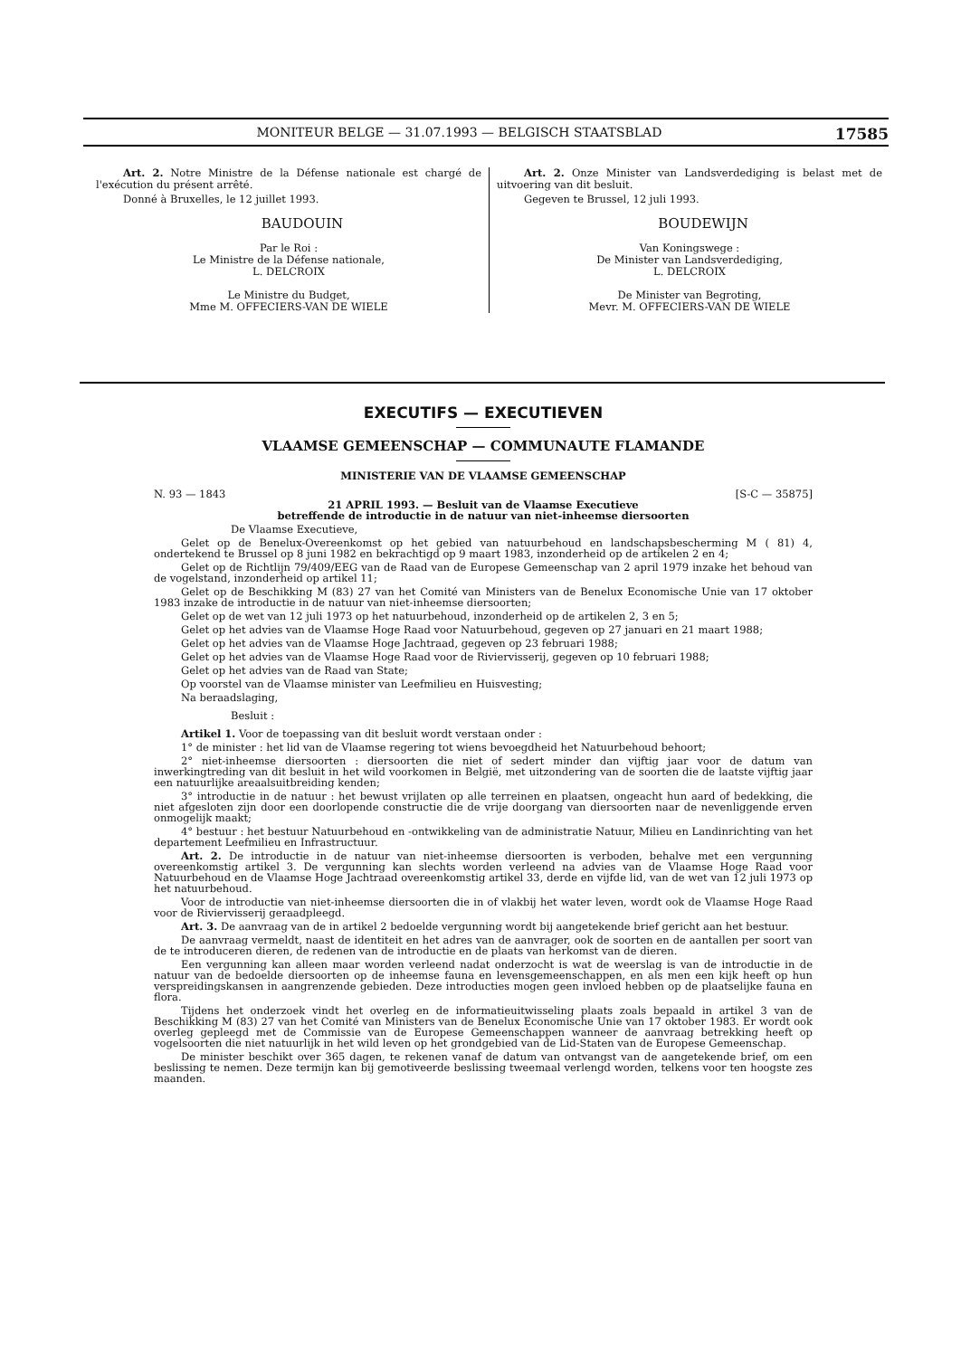MONITEUR BELGE — 31.07.1993 — BELGISCH STAATSBLAD 17585
Art. 2. Notre Ministre de la Défense nationale est chargé de l'exécution du présent arrêté.
Donné à Bruxelles, le 12 juillet 1993.
BAUDOUIN
Par le Roi :
Le Ministre de la Défense nationale,
L. DELCROIX
Le Ministre du Budget,
Mme M. OFFECIERS-VAN DE WIELE
Art. 2. Onze Minister van Landsverdediging is belast met de uitvoering van dit besluit.
Gegeven te Brussel, 12 juli 1993.
BOUDEWIJN
Van Koningswege :
De Minister van Landsverdediging,
L. DELCROIX
De Minister van Begroting,
Mevr. M. OFFECIERS-VAN DE WIELE
EXECUTIFS — EXECUTIEVEN
VLAAMSE GEMEENSCHAP — COMMUNAUTE FLAMANDE
MINISTERIE VAN DE VLAAMSE GEMEENSCHAP
N. 93 — 1843 [S-C — 35875]
21 APRIL 1993. — Besluit van de Vlaamse Executieve
betreffende de introductie in de natuur van niet-inheemse diersoorten
De Vlaamse Executieve,
Gelet op de Benelux-Overeenkomst op het gebied van natuurbehoud en landschapsbescherming M ( 81) 4, ondertekend te Brussel op 8 juni 1982 en bekrachtigd op 9 maart 1983, inzonderheid op de artikelen 2 en 4;
Gelet op de Richtlijn 79/409/EEG van de Raad van de Europese Gemeenschap van 2 april 1979 inzake het behoud van de vogelstand, inzonderheid op artikel 11;
Gelet op de Beschikking M (83) 27 van het Comité van Ministers van de Benelux Economische Unie van 17 oktober 1983 inzake de introductie in de natuur van niet-inheemse diersoorten;
Gelet op de wet van 12 juli 1973 op het natuurbehoud, inzonderheid op de artikelen 2, 3 en 5;
Gelet op het advies van de Vlaamse Hoge Raad voor Natuurbehoud, gegeven op 27 januari en 21 maart 1988;
Gelet op het advies van de Vlaamse Hoge Jachtraad, gegeven op 23 februari 1988;
Gelet op het advies van de Vlaamse Hoge Raad voor de Riviervisserij, gegeven op 10 februari 1988;
Gelet op het advies van de Raad van State;
Op voorstel van de Vlaamse minister van Leefmilieu en Huisvesting;
Na beraadslaging,
Besluit :
Artikel 1. Voor de toepassing van dit besluit wordt verstaan onder :
1° de minister : het lid van de Vlaamse regering tot wiens bevoegdheid het Natuurbehoud behoort;
2° niet-inheemse diersoorten : diersoorten die niet of sedert minder dan vijftig jaar voor de datum van inwerkingtreding van dit besluit in het wild voorkomen in België, met uitzondering van de soorten die de laatste vijftig jaar een natuurlijke areaalsuitbreiding kenden;
3° introductie in de natuur : het bewust vrijlaten op alle terreinen en plaatsen, ongeacht hun aard of bedekking, die niet afgesloten zijn door een doorlopende constructie die de vrije doorgang van diersoorten naar de nevenliggende erven onmogelijk maakt;
4° bestuur : het bestuur Natuurbehoud en -ontwikkeling van de administratie Natuur, Milieu en Landinrichting van het departement Leefmilieu en Infrastructuur.
Art. 2. De introductie in de natuur van niet-inheemse diersoorten is verboden, behalve met een vergunning overeenkomstig artikel 3. De vergunning kan slechts worden verleend na advies van de Vlaamse Hoge Raad voor Natuurbehoud en de Vlaamse Hoge Jachtraad overeenkomstig artikel 33, derde en vijfde lid, van de wet van 12 juli 1973 op het natuurbehoud.
Voor de introductie van niet-inheemse diersoorten die in of vlakbij het water leven, wordt ook de Vlaamse Hoge Raad voor de Riviervisserij geraadpleegd.
Art. 3. De aanvraag van de in artikel 2 bedoelde vergunning wordt bij aangetekende brief gericht aan het bestuur.
De aanvraag vermeldt, naast de identiteit en het adres van de aanvrager, ook de soorten en de aantallen per soort van de te introduceren dieren, de redenen van de introductie en de plaats van herkomst van de dieren.
Een vergunning kan alleen maar worden verleend nadat onderzocht is wat de weerslag is van de introductie in de natuur van de bedoelde diersoorten op de inheemse fauna en levensgemeenschappen, en als men een kijk heeft op hun verspreidingskansen in aangrenzende gebieden. Deze introducties mogen geen invloed hebben op de plaatselijke fauna en flora.
Tijdens het onderzoek vindt het overleg en de informatieuitwisseling plaats zoals bepaald in artikel 3 van de Beschikking M (83) 27 van het Comité van Ministers van de Benelux Economische Unie van 17 oktober 1983. Er wordt ook overleg gepleegd met de Commissie van de Europese Gemeenschappen wanneer de aanvraag betrekking heeft op vogelsoorten die niet natuurlijk in het wild leven op het grondgebied van de Lid-Staten van de Europese Gemeenschap.
De minister beschikt over 365 dagen, te rekenen vanaf de datum van ontvangst van de aangetekende brief, om een beslissing te nemen. Deze termijn kan bij gemotiveerde beslissing tweemaal verlengd worden, telkens voor ten hoogste zes maanden.